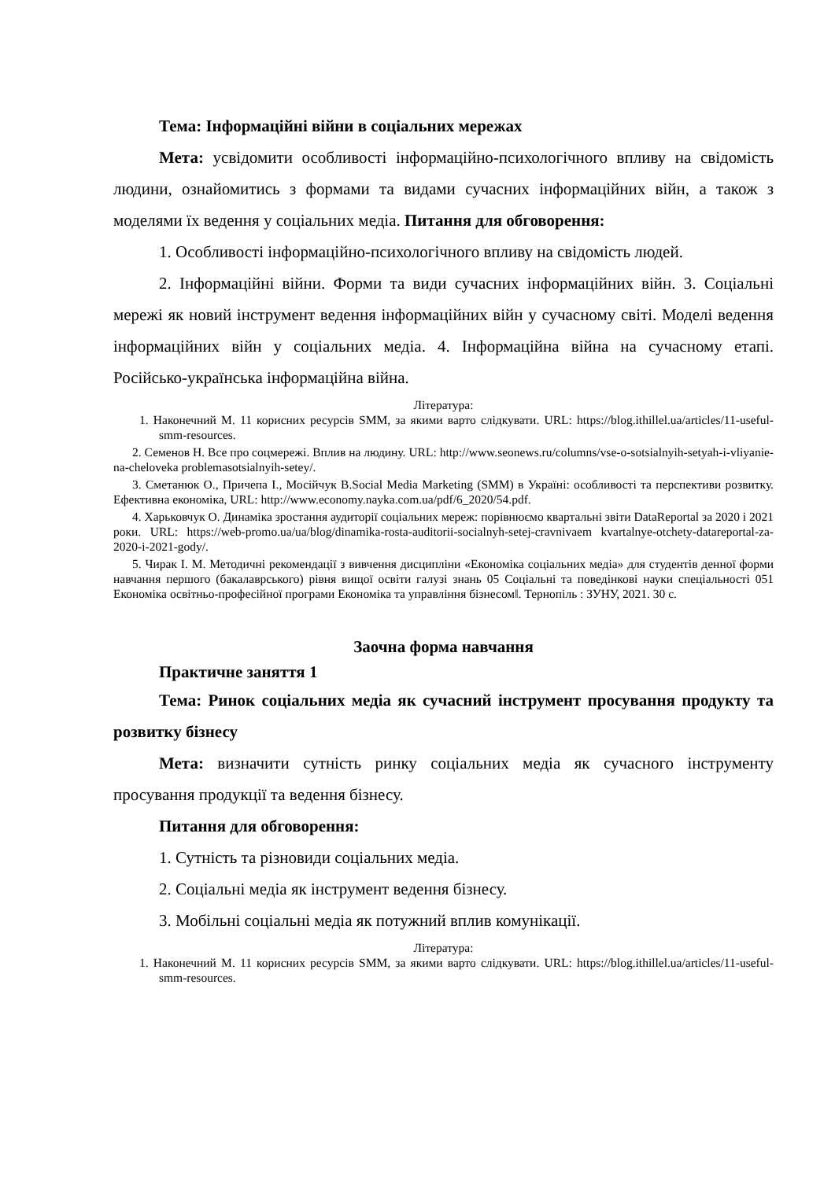Тема: Інформаційні війни в соціальних мережах
Мета: усвідомити особливості інформаційно-психологічного впливу на свідомість людини, ознайомитись з формами та видами сучасних інформаційних війн, а також з моделями їх ведення у соціальних медіа. Питання для обговорення:
1. Особливості інформаційно-психологічного впливу на свідомість людей.
2. Інформаційні війни. Форми та види сучасних інформаційних війн. 3. Соціальні мережі як новий інструмент ведення інформаційних війн у сучасному світі. Моделі ведення інформаційних війн у соціальних медіа. 4. Інформаційна війна на сучасному етапі. Російсько-українська інформаційна війна.
Література:
1. Наконечний М. 11 корисних ресурсів SMM, за якими варто слідкувати. URL: https://blog.ithillel.ua/articles/11-useful-smm-resources.
2. Семенов Н. Все про соцмережі. Вплив на людину. URL: http://www.seonews.ru/columns/vse-o-sotsialnyih-setyah-i-vliyanie-na-cheloveka problemasotsialnyih-setey/.
3. Сметанюк О., Причепа І., Мосійчук В.Social Media Marketing (SMM) в Україні: особливості та перспективи розвитку. Ефективна економіка, URL: http://www.economy.nayka.com.ua/pdf/6_2020/54.pdf.
4. Харьковчук О. Динаміка зростання аудиторії соціальних мереж: порівнюємо квартальні звіти DataReportal за 2020 і 2021 роки. URL: https://web-promo.ua/ua/blog/dinamika-rosta-auditorii-socialnyh-setej-cravnivaem kvartalnye-otchety-datareportal-za-2020-i-2021-gody/.
5. Чирак І. М. Методичні рекомендації з вивчення дисципліни «Економіка соціальних медіа» для студентів денної форми навчання першого (бакалаврського) рівня вищої освіти галузі знань 05 Соціальні та поведінкові науки спеціальності 051 Економіка освітньо-професійної програми Економіка та управління бізнесом‖. Тернопіль : ЗУНУ, 2021. 30 с.
Заочна форма навчання
Практичне заняття 1
Тема: Ринок соціальних медіа як сучасний інструмент просування продукту та розвитку бізнесу
Мета: визначити сутність ринку соціальних медіа як сучасного інструменту просування продукції та ведення бізнесу.
Питання для обговорення:
1. Сутність та різновиди соціальних медіа.
2. Соціальні медіа як інструмент ведення бізнесу.
3. Мобільні соціальні медіа як потужний вплив комунікації.
Література:
1. Наконечний М. 11 корисних ресурсів SMM, за якими варто слідкувати. URL: https://blog.ithillel.ua/articles/11-useful-smm-resources.